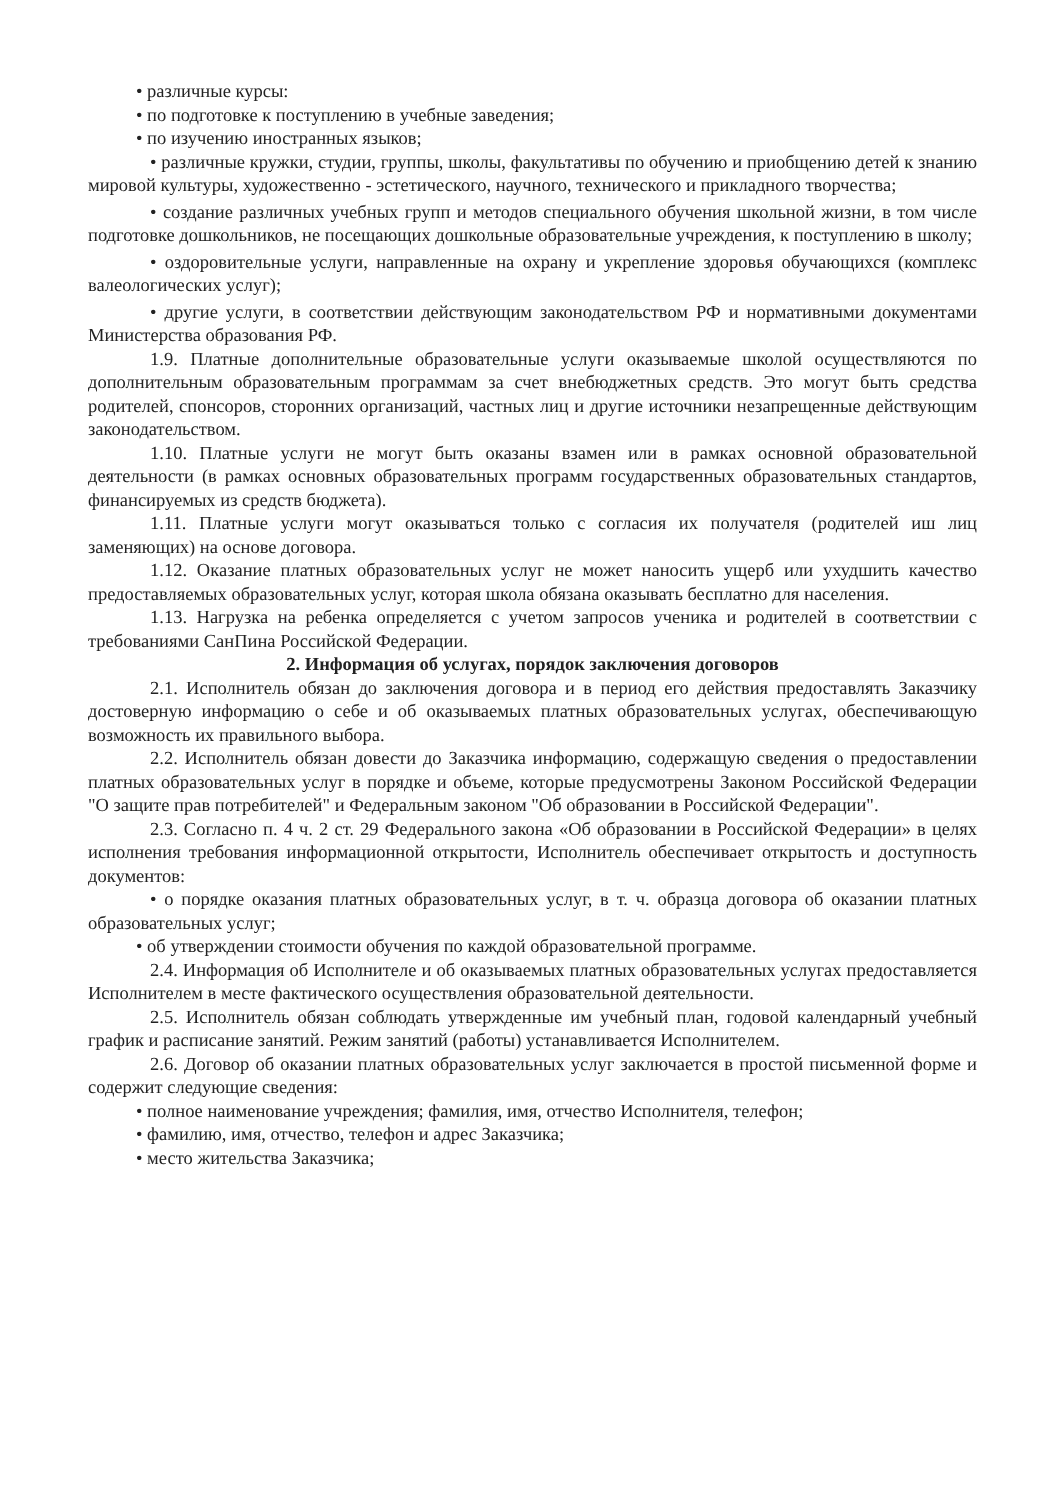• различные курсы:
• по подготовке к поступлению в учебные заведения;
• по изучению иностранных языков;
• различные кружки, студии, группы, школы, факультативы по обучению и приобщению детей к знанию мировой культуры, художественно - эстетического, научного, технического и прикладного творчества;
• создание различных учебных групп и методов специального обучения школьной жизни, в том числе подготовке дошкольников, не посещающих дошкольные образовательные учреждения, к поступлению в школу;
• оздоровительные услуги, направленные на охрану и укрепление здоровья обучающихся (комплекс валеологических услуг);
• другие услуги, в соответствии действующим законодательством РФ и нормативными документами Министерства образования РФ.
1.9. Платные дополнительные образовательные услуги оказываемые школой осуществляются по дополнительным образовательным программам за счет внебюджетных средств. Это могут быть средства родителей, спонсоров, сторонних организаций, частных лиц и другие источники незапрещенные действующим законодательством.
1.10. Платные услуги не могут быть оказаны взамен или в рамках основной образовательной деятельности (в рамках основных образовательных программ государственных образовательных стандартов, финансируемых из средств бюджета).
1.11. Платные услуги могут оказываться только с согласия их получателя (родителей иш лиц заменяющих) на основе договора.
1.12. Оказание платных образовательных услуг не может наносить ущерб или ухудшить качество предоставляемых образовательных услуг, которая школа обязана оказывать бесплатно для населения.
1.13. Нагрузка на ребенка определяется с учетом запросов ученика и родителей в соответствии с требованиями СанПина Российской Федерации.
2. Информация об услугах, порядок заключения договоров
2.1. Исполнитель обязан до заключения договора и в период его действия предоставлять Заказчику достоверную информацию о себе и об оказываемых платных образовательных услугах, обеспечивающую возможность их правильного выбора.
2.2. Исполнитель обязан довести до Заказчика информацию, содержащую сведения о предоставлении платных образовательных услуг в порядке и объеме, которые предусмотрены Законом Российской Федерации "О защите прав потребителей" и Федеральным законом "Об образовании в Российской Федерации".
2.3. Согласно п. 4 ч. 2 ст. 29 Федерального закона «Об образовании в Российской Федерации» в целях исполнения требования информационной открытости, Исполнитель обеспечивает открытость и доступность документов:
• о порядке оказания платных образовательных услуг, в т. ч. образца договора об оказании платных образовательных услуг;
• об утверждении стоимости обучения по каждой образовательной программе.
2.4. Информация об Исполнителе и об оказываемых платных образовательных услугах предоставляется Исполнителем в месте фактического осуществления образовательной деятельности.
2.5. Исполнитель обязан соблюдать утвержденные им учебный план, годовой календарный учебный график и расписание занятий. Режим занятий (работы) устанавливается Исполнителем.
2.6. Договор об оказании платных образовательных услуг заключается в простой письменной форме и содержит следующие сведения:
• полное наименование учреждения; фамилия, имя, отчество Исполнителя, телефон;
• фамилию, имя, отчество, телефон и адрес Заказчика;
• место жительства Заказчика;